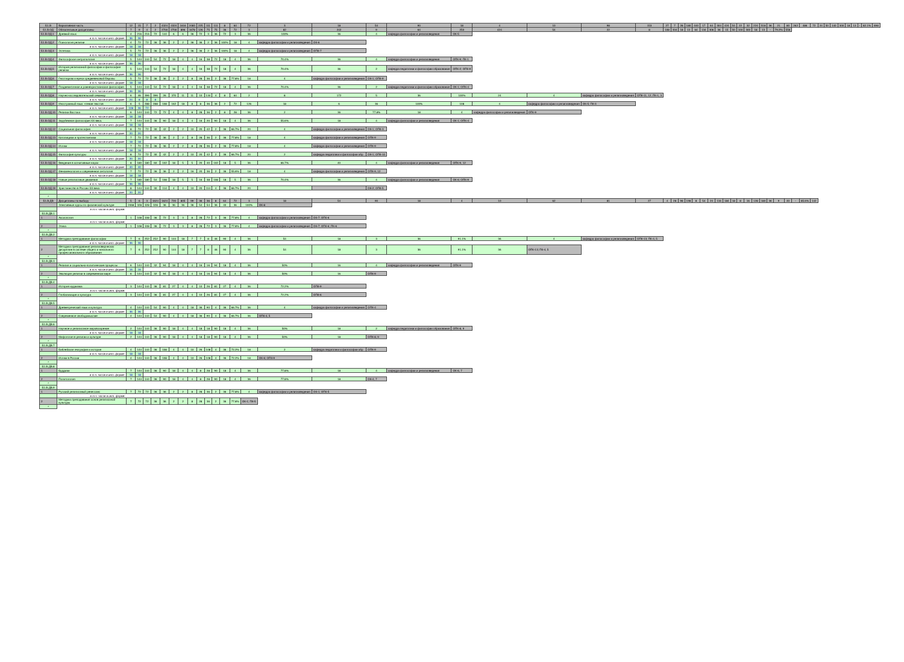| Б1.В | Вариативная часть | 12 | 15 | 7 | 2 | 4324 | 4324 | 1616 | 2483 | 225 | 111 | 111 | 8 | 64 | 72 | 3 | 18 | 54 | 90 | 18 | 4 | 10 | 98 | 153 | 27 | 7 | 28 | 180 | 440 | 17 | 64 | 304 | 424 | 54 | 22 | 32 | 224 | 518 | 36 | 21 | 80 | 262 | 486 | 72 | 24 | 50 | 140 | 300 | 18 | 13 | - | 82.1% | 698 |
| Б1.В.ОД | Обязательные дисциплины | 7 | 9 | 4 | 2 | 2700 | 2700 | 896 | 1678 | 126 | 75 | 75 | 36 | 72 | 3 | 82 | 242 | 9 | 64 | 250 | 424 | 54 | 22 | 8 | 108 | 334 | 18 | 13 | 64 | 134 | 306 | 36 | 15 | 50 | 100 | 300 | 18 | 13 | - | 79.2% | 556 | | | | | | | | | | | | |
| Б1.В.ОД.1 | Древний язык | 4 | 216 | 216 | 72 | 144 | 6 | 6 | 36 | 72 | 3 | 36 | 72 | 3 | 36 | 100% | 36 | 4 | кафедра философии и религиоведения | ОК-5 | | | | | | | | | | | | | | | | | | | | | | | | | | | | | | | | | |
| | в т.ч. часов в инт. форме: | 36 | 36 | | | | | | | | | | | | | | | | | | | | | | | | | | | | | | | | | | | | | | | | | | | | | | | | | | |
| Б1.В.ОД.2 | Психология религии | 4 | 72 | 72 | 36 | 36 | 2 | 2 | 36 | 36 | 2 | 36 | 100% | 18 | 4 | кафедра философии и религиоведения | ОК-6 | | | | | | | | | | | | | | | | | | | | | | | | | | | | | | | | | | | | |
| | в т.ч. часов в инт. форме: | 18 | 18 | | | | | | | | | | | | | | | | | | | | | | | | | | | | | | | | | | | | | | | | | | | | | | | | | | |
| Б1.В.ОД.3 | Эстетика | 5 | 72 | 72 | 36 | 36 | 2 | 2 | 36 | 36 | 2 | 36 | 100% | 18 | 4 | кафедра философии и религиоведения | ОПК-7 | | | | | | | | | | | | | | | | | | | | | | | | | | | | | | | | | | | | |
| | в т.ч. часов в инт. форме: | 18 | 18 | | | | | | | | | | | | | | | | | | | | | | | | | | | | | | | | | | | | | | | | | | | | | | | | | | |
| Б1.В.ОД.4 | Философская антропология | 5 | 144 | 144 | 54 | 72 | 18 | 4 | 4 | 16 | 38 | 72 | 18 | 4 | 36 | 70.4% | 36 | 4 | кафедра философии и религиоведения | ОПК-9; ПК-1 | | | | | | | | | | | | | | | | | | | | | | | | | | | | | | | | | |
| | в т.ч. часов в инт. форме: | 36 | 36 | | | | | | | | | | | | | | | | | | | | | | | | | | | | | | | | | | | | | | | | | | | | | | | | | | |
| Б1.В.ОД.5 | История религиозной философии и философия религии | 5 | 144 | 144 | 54 | 72 | 18 | 4 | 4 | 16 | 38 | 72 | 18 | 4 | 36 | 70.4% | 36 | 2 | кафедра педагогики и философии образования | ОПК-2; ОПК-9 | | | | | | | | | | | | | | | | | | | | | | | | | | | | | | | | | |
| | в т.ч. часов в инт. форме: | 36 | 36 | | | | | | | | | | | | | | | | | | | | | | | | | | | | | | | | | | | | | | | | | | | | | | | | | | |
| Б1.В.ОД.6 | Гностицизм и ереси средневековой Европы | 5 | 72 | 72 | 36 | 36 | 2 | 2 | 8 | 28 | 36 | 2 | 36 | 77.8% | 18 | 4 | кафедра философии и религиоведения | ОК-1; ОПК-9 | | | | | | | | | | | | | | | | | | | | | | | | | | | | | | | | | | | |
| | в т.ч. часов в инт. форме: | 18 | 18 | | | | | | | | | | | | | | | | | | | | | | | | | | | | | | | | | | | | | | | | | | | | | | | | | | |
| Б1.В.ОД.7 | Позднеантичная и раннехристианская философия | 5 | 144 | 144 | 54 | 72 | 18 | 4 | 4 | 16 | 38 | 72 | 18 | 4 | 36 | 70.4% | 36 | 2 | кафедра педагогики и философии образования | ОК-1; ОПК-4 | | | | | | | | | | | | | | | | | | | | | | | | | | | | | | | | | |
| | в т.ч. часов в инт. форме: | 36 | 36 | | | | | | | | | | | | | | | | | | | | | | | | | | | | | | | | | | | | | | | | | | | | | | | | | | |
| Б1.В.ОД.8 | Научно-исследовательский семинар | 6 | 46 | 396 | 396 | 26 | 370 | 11 | 11 | 10 | 134 | 4 | 8 | 64 | 2 | 8 | 172 | 5 | 36 | 100% | 24 | 4 | кафедра философии и религиоведения | ОПК-11, 12; ПК-1, 3 | | | | | | | | | | | | | | | | | | | | | | | | | | | | | |
| | в т.ч. часов в инт. форме: | 24 | 8 | 8 | 8 | | | | | | | | | | | | | | | | | | | | | | | | | | | | | | | | | | | | | | | | | | | | | | | | |
| Б1.В.ОД.9 | Иностранный язык: чтение текстов | 6 | 5 | 288 | 288 | 108 | 162 | 18 | 8 | 8 | 36 | 36 | 2 | 72 | 126 | 18 | 6 | 36 | 100% | 108 | 4 | кафедра философии и религиоведения | ОК-5; ПК-3 | | | | | | | | | | | | | | | | | | | | | | | | | | | | | | |
| | в т.ч. часов в инт. форме: | 108 | 36 | 72 | | | | | | | | | | | | | | | | | | | | | | | | | | | | | | | | | | | | | | | | | | | | | | | | | |
| Б1.В.ОД.10 | Религии Востока | 6 | 144 | 144 | 72 | 72 | 4 | 4 | 8 | 28 | 36 | 2 | 8 | 28 | 36 | 2 | 36 | 77.8% | 18 | 4 | кафедра философии и религиоведения | ОПК-9 | | | | | | | | | | | | | | | | | | | | | | | | | | | | | | | |
| | в т.ч. часов в инт. форме: | 18 | 18 | | | | | | | | | | | | | | | | | | | | | | | | | | | | | | | | | | | | | | | | | | | | | | | | | | |
| Б1.В.ОД.11 | Зарубежная философия XX века. | 7 | 144 | 144 | 36 | 90 | 18 | 4 | 4 | 16 | 20 | 90 | 18 | 4 | 36 | 55.6% | 18 | 4 | кафедра философии и религиоведения | ОК-1; ОПК-4 | | | | | | | | | | | | | | | | | | | | | | | | | | | | | | | | | |
| | в т.ч. часов в инт. форме: | 18 | 18 | | | | | | | | | | | | | | | | | | | | | | | | | | | | | | | | | | | | | | | | | | | | | | | | | | |
| Б1.В.ОД.12 | Социальная философия | 8 | 72 | 72 | 30 | 42 | 2 | 2 | 10 | 20 | 42 | 2 | 36 | 66.7% | 20 | 4 | кафедра философии и религиоведения | ОК-1; ОПК-3 | | | | | | | | | | | | | | | | | | | | | | | | | | | | | | | | | | | |
| | в т.ч. часов в инт. форме: | 20 | 20 | | | | | | | | | | | | | | | | | | | | | | | | | | | | | | | | | | | | | | | | | | | | | | | | | | |
| Б1.В.ОД.13 | Католицизм и протестантизм | 7 | 72 | 72 | 36 | 36 | 2 | 2 | 8 | 28 | 36 | 2 | 36 | 77.8% | 18 | 4 | кафедра философии и религиоведения | ОПК-9 | | | | | | | | | | | | | | | | | | | | | | | | | | | | | | | | | | | |
| | в т.ч. часов в инт. форме: | 18 | 18 | | | | | | | | | | | | | | | | | | | | | | | | | | | | | | | | | | | | | | | | | | | | | | | | | | |
| Б1.В.ОД.14 | Ислам | 7 | 72 | 72 | 36 | 36 | 2 | 2 | 8 | 28 | 36 | 2 | 36 | 77.8% | 18 | 4 | кафедра философии и религиоведения | ОПК-9 | | | | | | | | | | | | | | | | | | | | | | | | | | | | | | | | | | | |
| | в т.ч. часов в инт. форме: | 18 | 18 | | | | | | | | | | | | | | | | | | | | | | | | | | | | | | | | | | | | | | | | | | | | | | | | | | |
| Б1.В.ОД.15 | Философия культуры | 8 | 72 | 72 | 30 | 42 | 2 | 2 | 10 | 20 | 42 | 2 | 36 | 66.7% | 20 | 2 | кафедра педагогики и философии обр | ОК-1; ОПК-10 | | | | | | | | | | | | | | | | | | | | | | | | | | | | | | | | | | | |
| | в т.ч. часов в инт. форме: | 20 | 20 | | | | | | | | | | | | | | | | | | | | | | | | | | | | | | | | | | | | | | | | | | | | | | | | | | |
| Б1.В.ОД.16 | Введение в когнитивные науки | 8 | 180 | 180 | 60 | 102 | 18 | 5 | 5 | 20 | 40 | 102 | 18 | 5 | 36 | 66.7% | 40 | 4 | кафедра философии и религиоведения | ОПК-9, 12 | | | | | | | | | | | | | | | | | | | | | | | | | | | | | | | | | |
| | в т.ч. часов в инт. форме: | 40 | 40 | | | | | | | | | | | | | | | | | | | | | | | | | | | | | | | | | | | | | | | | | | | | | | | | | | |
| Б1.В.ОД.17 | Феноменология и современная онтология | 7 | 72 | 72 | 36 | 36 | 2 | 2 | 16 | 20 | 36 | 2 | 36 | 55.6% | 18 | 4 | кафедра философии и религиоведения | ОПК-9, 12 | | | | | | | | | | | | | | | | | | | | | | | | | | | | | | | | | | | |
| | в т.ч. часов в инт. форме: | 18 | 18 | | | | | | | | | | | | | | | | | | | | | | | | | | | | | | | | | | | | | | | | | | | | | | | | | | |
| Б1.В.ОД.18 | Новые религиозные движения | 7 | 180 | 180 | 54 | 108 | 18 | 5 | 5 | 16 | 38 | 108 | 18 | 5 | 36 | 70.4% | 36 | 4 | кафедра философии и религиоведения | ОК-6; ОПК-9 | | | | | | | | | | | | | | | | | | | | | | | | | | | | | | | | | |
| | в т.ч. часов в инт. форме: | 36 | 36 | | | | | | | | | | | | | | | | | | | | | | | | | | | | | | | | | | | | | | | | | | | | | | | | | | |
| Б1.В.ОД.19 | Христианство в России XX века | 8 | 144 | 144 | 30 | 114 | 4 | 4 | 10 | 20 | 114 | 4 | 36 | 66.7% | 20 | | | ОК-2; ОПК-5 | | | | | | | | | | | | | | | | | | | | | | | | | | | | | | | | | | | |
| | в т.ч. часов в инт. форме: | 20 | 20 | | | | | | | | | | | | | | | | | | | | | | | | | | | | | | | | | | | | | | | | | | | | | | | | | | |
| * | | | | | | | | | | | | | | | | | | | | | | | | | | | | | | | | | | | | | | | | | | | | | | | | | | | | | |
| Б1.В.ДВ | Дисциплины по выбору | 5 | 6 | 3 | 1624 | 1624 | 720 | 805 | 99 | 36 | 36 | 8 | 64 | 72 | 3 | 18 | 54 | 90 | 18 | 4 | 10 | 62 | 81 | 27 | 4 | 28 | 98 | 198 | 8 | 54 | 24 | 116 | 184 | 18 | 8 | 16 | 128 | 180 | 36 | 9 | 40 | - | 85.6% | 142 | | | | | | | | | |
| | Элективные курсы по физической культуре | 2468 | 328 | 328 | 328 | 36 | 36 | 36 | 36 | 54 | 54 | 36 | 40 | 36 | 100% | ОК-8 | | | | | | | | | | | | | | | | | | | | | | | | | | | | | | | | | | | | | |
| | в т.ч. часов в инт. форме: | | | | | | | | | | | | | | | | | | | | | | | | | | | | | | | | | | | | | | | | | | | | | | | | | | | | |
| Б1.В.ДВ.1 | | | | | | | | | | | | | | | | | | | | | | | | | | | | | | | | | | | | | | | | | | | | | | | | | | | | | |
| 1 | Аксиология | 1 | 108 | 108 | 36 | 72 | 3 | 3 | 8 | 28 | 72 | 3 | 36 | 77.8% | 4 | кафедра философии и религиоведения | ОК-7; ОПК-6 | | | | | | | | | | | | | | | | | | | | | | | | | | | | | | | | | | | | |
| | в т.ч. часов в инт. форме: | | | | | | | | | | | | | | | | | | | | | | | | | | | | | | | | | | | | | | | | | | | | | | | | | | | | |
| 2 | Этика | 1 | 108 | 108 | 36 | 72 | 3 | 3 | 8 | 28 | 72 | 3 | 36 | 77.8% | 4 | кафедра философии и религиоведения | ОК-7; ОПК-6; ПК-6 | | | | | | | | | | | | | | | | | | | | | | | | | | | | | | | | | | | | |
| * | | | | | | | | | | | | | | | | | | | | | | | | | | | | | | | | | | | | | | | | | | | | | | | | | | | | | |
| Б1.В.ДВ.2 | | | | | | | | | | | | | | | | | | | | | | | | | | | | | | | | | | | | | | | | | | | | | | | | | | | | | |
| 1 | Методика преподавания философии | 7 | 6 | 252 | 252 | 90 | 144 | 18 | 7 | 7 | 8 | 46 | 90 | 4 | 36 | 54 | 18 | 3 | 36 | 91.1% | 36 | 4 | кафедра философии и религиоведения | ОПК-13; ПК-4, 5 | | | | | | | | | | | | | | | | | | | | | | | | | | | | | |
| | в т.ч. часов в инт. форме: | 36 | 36 | | | | | | | | | | | | | | | | | | | | | | | | | | | | | | | | | | | | | | | | | | | | | | | | | | |
| 2 | Методика преподавания религиоведческих дисциплин в системе общего и начального профессионального образования | 7 | 6 | 252 | 252 | 90 | 144 | 18 | 7 | 7 | 8 | 46 | 90 | 4 | 36 | 54 | 18 | 3 | 36 | 91.1% | 36 | ОПК-13; ПК-4, 5 | | | | | | | | | | | | | | | | | | | | | | | | | | | | | | | |
| * | | | | | | | | | | | | | | | | | | | | | | | | | | | | | | | | | | | | | | | | | | | | | | | | | | | | | |
| Б1.В.ДВ.3 | | | | | | | | | | | | | | | | | | | | | | | | | | | | | | | | | | | | | | | | | | | | | | | | | | | | | |
| 1 | Религия и социально-политические процессы | 6 | 144 | 144 | 32 | 94 | 18 | 4 | 4 | 16 | 16 | 94 | 18 | 4 | 36 | 50% | 16 | 4 | кафедра философии и религиоведения | ОПК-9 | | | | | | | | | | | | | | | | | | | | | | | | | | | | | | | | | |
| | в т.ч. часов в инт. форме: | 16 | 16 | | | | | | | | | | | | | | | | | | | | | | | | | | | | | | | | | | | | | | | | | | | | | | | | | | |
| 2 | Эволюция религии в современном мире | 6 | 144 | 144 | 32 | 94 | 18 | 4 | 4 | 16 | 16 | 94 | 18 | 4 | 36 | 50% | 16 | ОПК-9 | | | | | | | | | | | | | | | | | | | | | | | | | | | | | | | | | | | |
| * | | | | | | | | | | | | | | | | | | | | | | | | | | | | | | | | | | | | | | | | | | | | | | | | | | | | | |
| Б1.В.ДВ.4 | | | | | | | | | | | | | | | | | | | | | | | | | | | | | | | | | | | | | | | | | | | | | | | | | | | | | |
| 1 | История иудаизма | 3 | 144 | 144 | 36 | 81 | 27 | 4 | 4 | 10 | 26 | 81 | 27 | 4 | 36 | 72.2% | ОПК-9 | | | | | | | | | | | | | | | | | | | | | | | | | | | | | | | | | | | | |
| | в т.ч. часов в инт. форме: | | | | | | | | | | | | | | | | | | | | | | | | | | | | | | | | | | | | | | | | | | | | | | | | | | | | |
| 2 | Глобализация и культура | 3 | 144 | 144 | 36 | 81 | 27 | 4 | 4 | 10 | 26 | 81 | 27 | 4 | 36 | 72.2% | ОПК-6 | | | | | | | | | | | | | | | | | | | | | | | | | | | | | | | | | | | | |
| * | | | | | | | | | | | | | | | | | | | | | | | | | | | | | | | | | | | | | | | | | | | | | | | | | | | | | |
| Б1.В.ДВ.5 | | | | | | | | | | | | | | | | | | | | | | | | | | | | | | | | | | | | | | | | | | | | | | | | | | | | | |
| 1 | Древнегреческий язык и культура | 4 | 144 | 144 | 54 | 90 | 4 | 4 | 18 | 36 | 90 | 4 | 36 | 66.7% | 36 | 4 | кафедра философии и религиоведения | ОПК-4 | | | | | | | | | | | | | | | | | | | | | | | | | | | | | | | | | | | |
| | в т.ч. часов в инт. форме: | 36 | 36 | | | | | | | | | | | | | | | | | | | | | | | | | | | | | | | | | | | | | | | | | | | | | | | | | | |
| 2 | Современное свободомыслие | 4 | 144 | 144 | 54 | 90 | 4 | 4 | 18 | 36 | 90 | 4 | 36 | 66.7% | 36 | ОПК-4, 5 | | | | | | | | | | | | | | | | | | | | | | | | | | | | | | | | | | | | | |
| * | | | | | | | | | | | | | | | | | | | | | | | | | | | | | | | | | | | | | | | | | | | | | | | | | | | | | |
| Б1.В.ДВ.6 | | | | | | | | | | | | | | | | | | | | | | | | | | | | | | | | | | | | | | | | | | | | | | | | | | | | | |
| 1 | Научное и религиозное мировоззрение | 2 | 144 | 144 | 36 | 90 | 18 | 4 | 4 | 18 | 18 | 90 | 18 | 4 | 36 | 50% | 18 | 2 | кафедра педагогики и философии образования | ОПК-8, 9 | | | | | | | | | | | | | | | | | | | | | | | | | | | | | | | | | |
| | в т.ч. часов в инт. форме: | 18 | 18 | | | | | | | | | | | | | | | | | | | | | | | | | | | | | | | | | | | | | | | | | | | | | | | | | | |
| 2 | Мифология в религии и культуре | 2 | 144 | 144 | 36 | 90 | 18 | 4 | 4 | 18 | 18 | 90 | 18 | 4 | 36 | 50% | 18 | ОПК-8, 9 | | | | | | | | | | | | | | | | | | | | | | | | | | | | | | | | | | | |
| * | | | | | | | | | | | | | | | | | | | | | | | | | | | | | | | | | | | | | | | | | | | | | | | | | | | | | |
| Б1.В.ДВ.7 | | | | | | | | | | | | | | | | | | | | | | | | | | | | | | | | | | | | | | | | | | | | | | | | | | | | | |
| 1 | Библейская география и история | 4 | 144 | 144 | 36 | 108 | 4 | 4 | 10 | 26 | 108 | 4 | 36 | 72.2% | 18 | 2 | кафедра педагогики и философии обр | ОПК-9 | | | | | | | | | | | | | | | | | | | | | | | | | | | | | | | | | | | |
| | в т.ч. часов в инт. форме: | 18 | 18 | | | | | | | | | | | | | | | | | | | | | | | | | | | | | | | | | | | | | | | | | | | | | | | | | | |
| 2 | Ислам в России | 4 | 144 | 144 | 36 | 108 | 4 | 4 | 10 | 26 | 108 | 4 | 36 | 72.2% | 18 | ОК-6; ОПК-9 | | | | | | | | | | | | | | | | | | | | | | | | | | | | | | | | | | | | | |
| * | | | | | | | | | | | | | | | | | | | | | | | | | | | | | | | | | | | | | | | | | | | | | | | | | | | | | |
| Б1.В.ДВ.8 | | | | | | | | | | | | | | | | | | | | | | | | | | | | | | | | | | | | | | | | | | | | | | | | | | | | | |
| 1 | Буддизм | 7 | 144 | 144 | 36 | 90 | 18 | 4 | 4 | 8 | 28 | 90 | 18 | 4 | 36 | 77.8% | 18 | 4 | кафедра философии и религиоведения | ОК-6, 7 | | | | | | | | | | | | | | | | | | | | | | | | | | | | | | | | | |
| | в т.ч. часов в инт. форме: | 18 | 18 | | | | | | | | | | | | | | | | | | | | | | | | | | | | | | | | | | | | | | | | | | | | | | | | | | |
| 2 | Политология | 7 | 144 | 144 | 36 | 90 | 18 | 4 | 4 | 8 | 28 | 90 | 18 | 4 | 36 | 77.8% | 18 | ОК-4, 7 | | | | | | | | | | | | | | | | | | | | | | | | | | | | | | | | | | | |
| * | | | | | | | | | | | | | | | | | | | | | | | | | | | | | | | | | | | | | | | | | | | | | | | | | | | | | |
| Б1.В.ДВ.9 | | | | | | | | | | | | | | | | | | | | | | | | | | | | | | | | | | | | | | | | | | | | | | | | | | | | | |
| 1 | Русский религиозный ренессанс | 7 | 72 | 72 | 36 | 36 | 2 | 2 | 8 | 28 | 36 | 2 | 36 | 77.8% | 4 | кафедра философии и религиоведения | ОК-1; ОПК-5 | | | | | | | | | | | | | | | | | | | | | | | | | | | | | | | | | | | | |
| | в т.ч. часов в инт. форме: | | | | | | | | | | | | | | | | | | | | | | | | | | | | | | | | | | | | | | | | | | | | | | | | | | | | |
| 2 | Методика преподавания основ религиозной культуры | 7 | 72 | 72 | 36 | 36 | 2 | 2 | 8 | 28 | 36 | 2 | 36 | 77.8% | ОК-1; ПК-5 | | | | | | | | | | | | | | | | | | | | | | | | | | | | | | | | | | | | | | |
| * | | | | | | | | | | | | | | | | | | | | | | | | | | | | | | | | | | | | | | | | | | | | | | | | | | | | | |